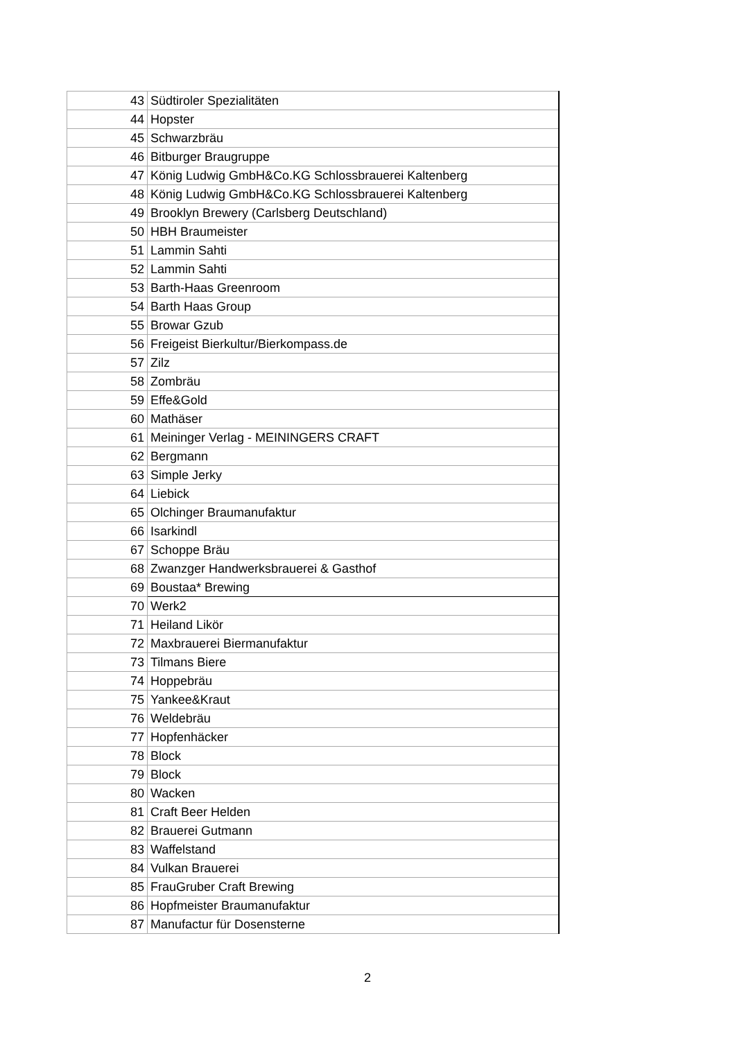| 43 | Südtiroler Spezialitäten |
| 44 | Hopster |
| 45 | Schwarzbräu |
| 46 | Bitburger Braugruppe |
| 47 | König Ludwig GmbH&Co.KG Schlossbrauerei Kaltenberg |
| 48 | König Ludwig GmbH&Co.KG Schlossbrauerei Kaltenberg |
| 49 | Brooklyn Brewery (Carlsberg Deutschland) |
| 50 | HBH Braumeister |
| 51 | Lammin Sahti |
| 52 | Lammin Sahti |
| 53 | Barth-Haas Greenroom |
| 54 | Barth Haas Group |
| 55 | Browar Gzub |
| 56 | Freigeist Bierkultur/Bierkompass.de |
| 57 | Zilz |
| 58 | Zombräu |
| 59 | Effe&Gold |
| 60 | Mathäser |
| 61 | Meininger Verlag - MEININGERS CRAFT |
| 62 | Bergmann |
| 63 | Simple Jerky |
| 64 | Liebick |
| 65 | Olchinger Braumanufaktur |
| 66 | Isarkindl |
| 67 | Schoppe Bräu |
| 68 | Zwanzger Handwerksbrauerei & Gasthof |
| 69 | Boustaa* Brewing |
| 70 | Werk2 |
| 71 | Heiland Likör |
| 72 | Maxbrauerei Biermanufaktur |
| 73 | Tilmans Biere |
| 74 | Hoppebräu |
| 75 | Yankee&Kraut |
| 76 | Weldebräu |
| 77 | Hopfenhäcker |
| 78 | Block |
| 79 | Block |
| 80 | Wacken |
| 81 | Craft Beer Helden |
| 82 | Brauerei Gutmann |
| 83 | Waffelstand |
| 84 | Vulkan Brauerei |
| 85 | FrauGruber Craft Brewing |
| 86 | Hopfmeister Braumanufaktur |
| 87 | Manufactur für Dosensterne |
2